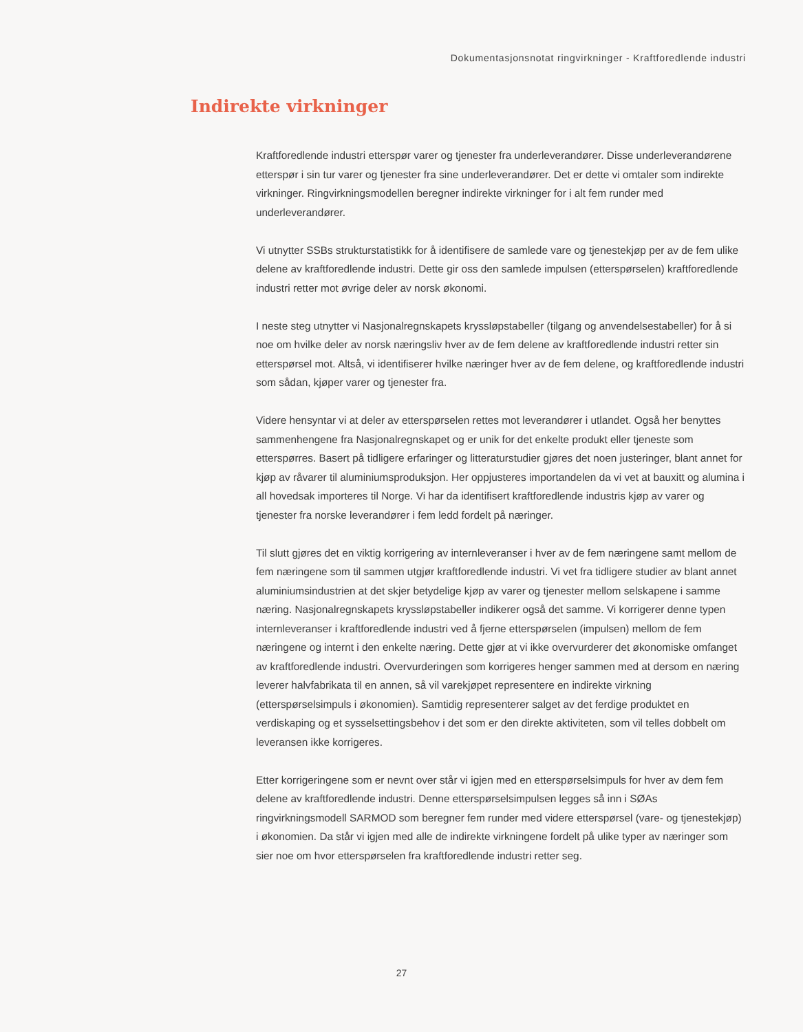Dokumentasjonsnotat ringvirkninger - Kraftforedlende industri
Indirekte virkninger
Kraftforedlende industri etterspør varer og tjenester fra underleverandører. Disse under­leverandørene etterspør i sin tur varer og tjenester fra sine underleverandører. Det er dette vi omtaler som indirekte virkninger. Ringvirkningsmodellen beregner indirekte virkninger for i alt fem runder med underleverandører.
Vi utnytter SSBs strukturstatistikk for å identifisere de samlede vare og tjenestekjøp per av de fem ulike delene av kraftforedlende industri. Dette gir oss den samlede impulsen (etter­spørselen) kraftforedlende industri retter mot øvrige deler av norsk økonomi.
I neste steg utnytter vi Nasjonalregnskapets kryssløpstabeller (tilgang og anvendelsestabeller) for å si noe om hvilke deler av norsk næringsliv hver av de fem delene av kraftforedlende industri retter sin etterspørsel mot. Altså, vi identifiserer hvilke næringer hver av de fem delene, og kraftforedlende industri som sådan, kjøper varer og tjenester fra.
Videre hensyntar vi at deler av etterspørselen rettes mot leverandører i utlandet. Også her benyttes sammenhengene fra Nasjonalregnskapet og er unik for det enkelte produkt eller tjeneste som etterspørres. Basert på tidligere erfaringer og litteraturstudier gjøres det noen justeringer, blant annet for kjøp av råvarer til aluminiumsproduksjon. Her oppjusteres importandelen da vi vet at bauxitt og alumina i all hovedsak importeres til Norge. Vi har da identifisert kraftforedlende industris kjøp av varer og tjenester fra norske leverandører i fem ledd fordelt på næringer.
Til slutt gjøres det en viktig korrigering av internleveranser i hver av de fem næringene samt mellom de fem næringene som til sammen utgjør kraftforedlende industri. Vi vet fra tidligere studier av blant annet aluminiumsindustrien at det skjer betydelige kjøp av varer og tjenester mellom selskapene i samme næring. Nasjonalregnskapets kryssløpstabeller indikerer også det samme. Vi korrigerer denne typen internleveranser i kraftforedlende industri ved å fjerne et­terspørselen (impulsen) mellom de fem næringene og internt i den enkelte næring. Dette gjør at vi ikke overvurderer det økonomiske omfanget av kraftforedlende industri. Overvurderingen som korrigeres henger sammen med at dersom en næring leverer halvfabrikata til en annen, så vil varekjøpet representere en indirekte virkning (etterspørselsimpuls i økonomien). Samti­dig representerer salget av det ferdige produktet en verdiskaping og et sysselsettingsbehov i det som er den direkte aktiviteten, som vil telles dobbelt om leveransen ikke korrigeres.
Etter korrigeringene som er nevnt over står vi igjen med en etterspørselsimpuls for hver av dem fem delene av kraftforedlende industri. Denne etterspørselsimpulsen legges så inn i SØAs ringvirkningsmodell SARMOD som beregner fem runder med videre etterspørsel (vare- og tjenestekjøp) i økonomien. Da står vi igjen med alle de indirekte virkningene fordelt på ulike typer av næringer som sier noe om hvor etterspørselen fra kraftforedlende industri retter seg.
27